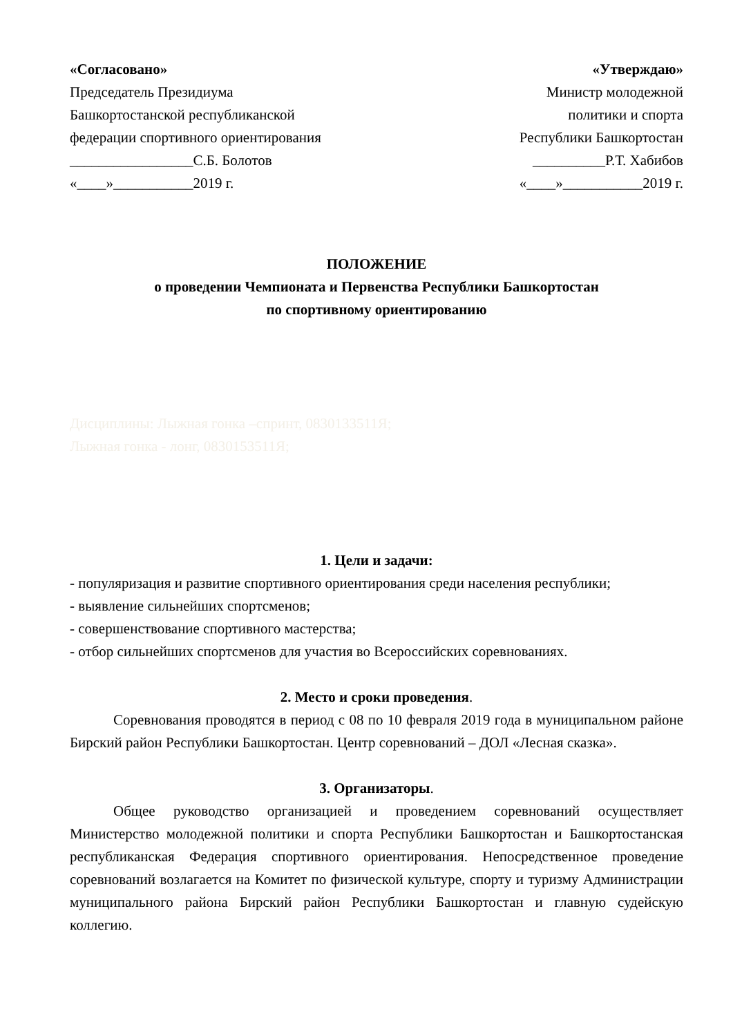«Согласовано»
Председатель Президиума
Башкортостанской республиканской
федерации спортивного ориентирования
_________________С.Б. Болотов
«____»___________2019 г.
«Утверждаю»
Министр молодежной
политики и спорта
Республики Башкортостан
__________Р.Т. Хабибов
«____»___________2019 г.
ПОЛОЖЕНИЕ
о проведении Чемпионата и Первенства Республики Башкортостан
по спортивному ориентированию
Дисциплины: Лыжная гонка –спринт, 0830133511Я;
Лыжная гонка - лонг, 0830153511Я;
1. Цели и задачи:
- популяризация и развитие спортивного ориентирования среди населения республики;
- выявление сильнейших спортсменов;
- совершенствование спортивного мастерства;
- отбор сильнейших спортсменов для участия во Всероссийских соревнованиях.
2. Место и сроки проведения.
Соревнования проводятся в период с 08 по 10 февраля 2019 года в муниципальном районе Бирский район Республики Башкортостан. Центр соревнований – ДОЛ «Лесная сказка».
3. Организаторы.
Общее руководство организацией и проведением соревнований осуществляет Министерство молодежной политики и спорта Республики Башкортостан и Башкортостанская республиканская Федерация спортивного ориентирования. Непосредственное проведение соревнований возлагается на Комитет по физической культуре, спорту и туризму Администрации муниципального района Бирский район Республики Башкортостан и главную судейскую коллегию.